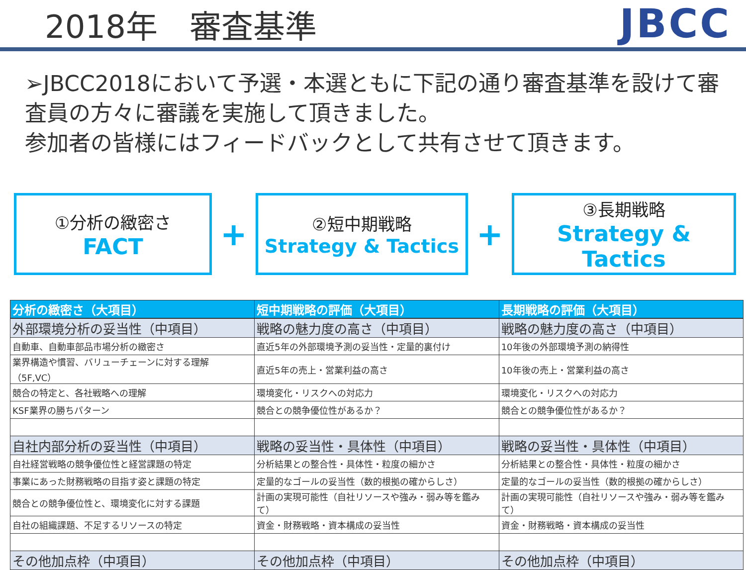2018年　審査基準
JBCC
➢JBCC2018において予選・本選ともに下記の通り審査基準を設けて審査員の方々に審議を実施して頂きました。
参加者の皆様にはフィードバックとして共有させて頂きます。
①分析の緻密さ
FACT
+
②短中期戦略
Strategy & Tactics
+
③長期戦略
Strategy & Tactics
| 分析の緻密さ（大項目） | 短中期戦略の評価（大項目） | 長期戦略の評価（大項目） |
| --- | --- | --- |
| 外部環境分析の妥当性（中項目） | 戦略の魅力度の高さ（中項目） | 戦略の魅力度の高さ（中項目） |
| 自動車、自動車部品市場分析の緻密さ | 直近5年の外部環境予測の妥当性・定量的裏付け | 10年後の外部環境予測の納得性 |
| 業界構造や慣習、バリューチェーンに対する理解（5F,VC） | 直近5年の売上・営業利益の高さ | 10年後の売上・営業利益の高さ |
| 競合の特定と、各社戦略への理解 | 環境変化・リスクへの対応力 | 環境変化・リスクへの対応力 |
| KSF業界の勝ちパターン | 競合との競争優位性があるか？ | 競合との競争優位性があるか？ |
| 自社内部分析の妥当性（中項目） | 戦略の妥当性・具体性（中項目） | 戦略の妥当性・具体性（中項目） |
| 自社経営戦略の競争優位性と経営課題の特定 | 分析結果との整合性・具体性・粒度の細かさ | 分析結果との整合性・具体性・粒度の細かさ |
| 事業にあった財務戦略の目指す姿と課題の特定 | 定量的なゴールの妥当性（数的根拠の確からしさ） | 定量的なゴールの妥当性（数的根拠の確からしさ） |
| 競合との競争優位性と、環境変化に対する課題 | 計画の実現可能性（自社リソースや強み・弱み等を鑑みて） | 計画の実現可能性（自社リソースや強み・弱み等を鑑みて） |
| 自社の組織課題、不足するリソースの特定 | 資金・財務戦略・資本構成の妥当性 | 資金・財務戦略・資本構成の妥当性 |
| その他加点枠（中項目） | その他加点枠（中項目） | その他加点枠（中項目） |